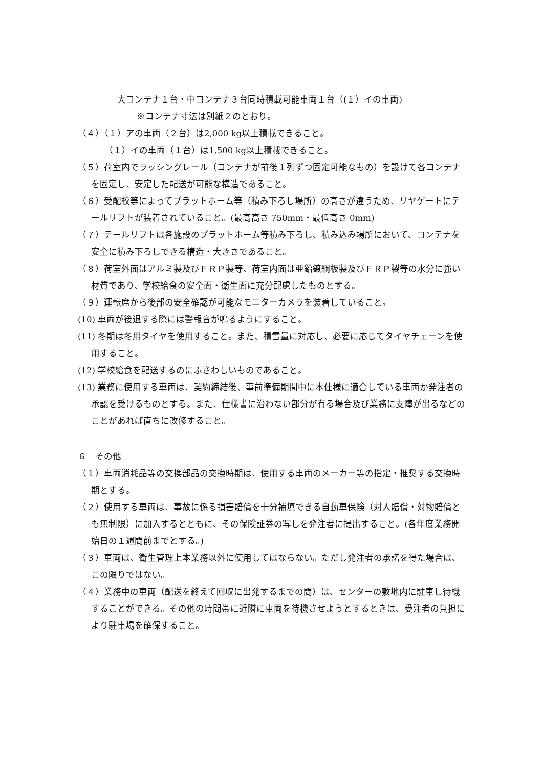大コンテナ１台・中コンテナ３台同時積載可能車両１台（(１）イの車両)
※コンテナ寸法は別紙２のとおり。
（４）（１）アの車両（２台）は2,000 kg以上積載できること。
（１）イの車両（１台）は1,500 kg以上積載できること。
（５）荷室内でラッシングレール（コンテナが前後１列ずつ固定可能なもの）を設けて各コンテナを固定し、安定した配送が可能な構造であること。
（６）受配校等によってプラットホーム等（積み下ろし場所）の高さが違うため、リヤゲートにテールリフトが装着されていること。(最高高さ 750mm・最低高さ 0mm)
（７）テールリフトは各施設のプラットホーム等積み下ろし、積み込み場所において、コンテナを安全に積み下ろしできる構造・大きさであること。
（８）荷室外面はアルミ製及びＦＲＰ製等、荷室内面は亜鉛鍍綱板製及びＦＲＰ製等の水分に強い材質であり、学校給食の安全面・衛生面に充分配慮したものとする。
（９）運転席から後部の安全確認が可能なモニターカメラを装着していること。
(10) 車両が後退する際には警報音が鳴るようにすること。
(11) 冬期は冬用タイヤを使用すること。また、積雪量に対応し、必要に応じてタイヤチェーンを使用すること。
(12) 学校給食を配送するのにふさわしいものであること。
(13) 業務に使用する車両は、契約締結後、事前準備期間中に本仕様に適合している車両か発注者の承認を受けるものとする。また、仕様書に沿わない部分が有る場合及び業務に支障が出るなどのことがあれば直ちに改修すること。
６　その他
（１）車両消耗品等の交換部品の交換時期は、使用する車両のメーカー等の指定・推奨する交換時期とする。
（２）使用する車両は、事故に係る損害賠償を十分補填できる自動車保険（対人賠償・対物賠償とも無制限）に加入するとともに、その保険証券の写しを発注者に提出すること。(各年度業務開始日の１週間前までとする。)
（３）車両は、衛生管理上本業務以外に使用してはならない。ただし発注者の承諾を得た場合は、この限りではない。
（４）業務中の車両（配送を終えて回収に出発するまでの間）は、センターの敷地内に駐車し待機することができる。その他の時間帯に近隣に車両を待機させようとするときは、受注者の負担により駐車場を確保すること。